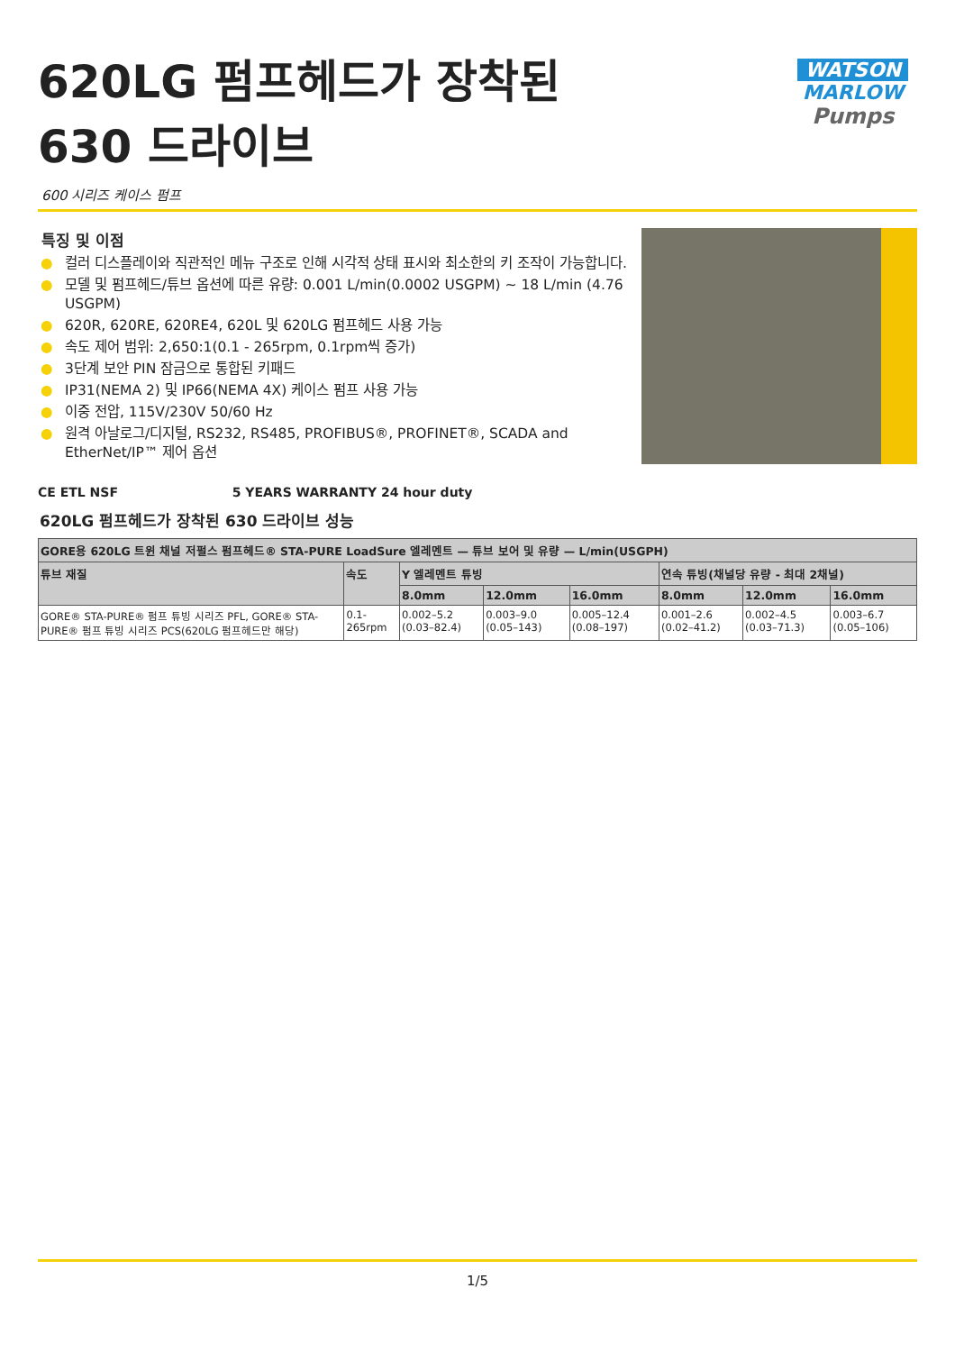620LG 펌프헤드가 장착된
630 드라이브
WATSON
MARLOW
Pumps
600 시리즈 케이스 펌프
특징 및 이점
● 컬러 디스플레이와 직관적인 메뉴 구조로 인해 시각적 상태 표시와 최소한의 키 조작이 가능합니다.
● 모델 및 펌프헤드/튜브 옵션에 따른 유량: 0.001 L/min(0.0002 USGPM) ~ 18 L/min (4.76 USGPM)
● 620R, 620RE, 620RE4, 620L 및 620LG 펌프헤드 사용 가능
● 속도 제어 범위: 2,650:1(0.1 - 265rpm, 0.1rpm씩 증가)
● 3단계 보안 PIN 잠금으로 통합된 키패드
● IP31(NEMA 2) 및 IP66(NEMA 4X) 케이스 펌프 사용 가능
● 이중 전압, 115V/230V 50/60 Hz
● 원격 아날로그/디지털, RS232, RS485, PROFIBUS®, PROFINET®, SCADA and EtherNet/IP™ 제어 옵션
CE ETL NSF 5 YEARS WARRANTY 24 hour duty
620LG 펌프헤드가 장착된 630 드라이브 성능
| GORE용 620LG 트윈 채널 저펄스 펌프헤드® STA-PURE LoadSure 엘레멘트 — 튜브 보어 및 유량 — L/min(USGPH) | | | | | | | |
| --- | --- | --- | --- | --- | --- | --- | --- |
| 튜브 재질 | 속도 | Y 엘레멘트 튜빙 | | | 연속 튜빙(채널당 유량 - 최대 2채널) | | |
| | | 8.0mm | 12.0mm | 16.0mm | 8.0mm | 12.0mm | 16.0mm |
| GORE® STA-PURE® 펌프 튜빙 시리즈 PFL, GORE® STA-PURE® 펌프 튜빙 시리즈 PCS(620LG 펌프헤드만 해당) | 0.1-265rpm | 0.002–5.2 (0.03–82.4) | 0.003–9.0 (0.05–143) | 0.005–12.4 (0.08–197) | 0.001–2.6 (0.02–41.2) | 0.002–4.5 (0.03–71.3) | 0.003–6.7 (0.05–106) |
1/5